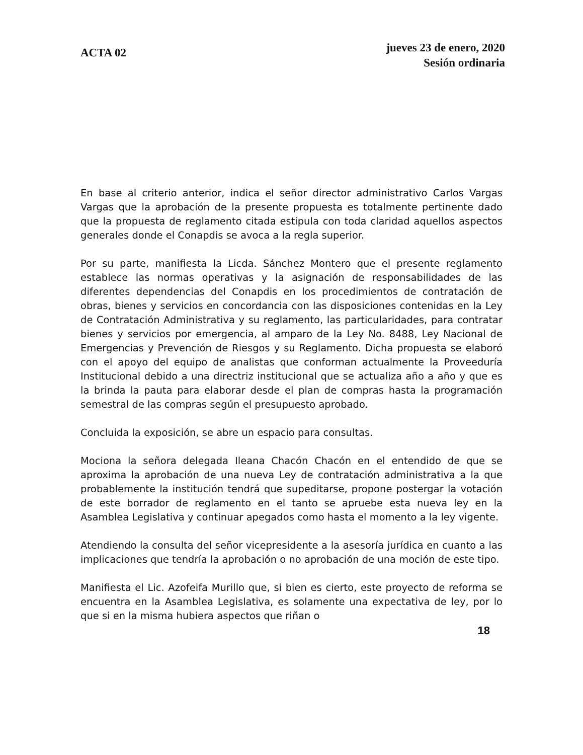ACTA 02
jueves 23 de enero, 2020
Sesión ordinaria
En base al criterio anterior, indica el señor director administrativo Carlos Vargas Vargas que la aprobación de la presente propuesta es totalmente pertinente dado que la propuesta de reglamento citada estipula con toda claridad aquellos aspectos generales donde el Conapdis se avoca a la regla superior.
Por su parte, manifiesta la Licda. Sánchez Montero que el presente reglamento establece las normas operativas y la asignación de responsabilidades de las diferentes dependencias del Conapdis en los procedimientos de contratación de obras, bienes y servicios en concordancia con las disposiciones contenidas en la Ley de Contratación Administrativa y su reglamento, las particularidades, para contratar bienes y servicios por emergencia, al amparo de la Ley No. 8488, Ley Nacional de Emergencias y Prevención de Riesgos y su Reglamento. Dicha propuesta se elaboró con el apoyo del equipo de analistas que conforman actualmente la Proveeduría Institucional debido a una directriz institucional que se actualiza año a año y que es la brinda la pauta para elaborar desde el plan de compras hasta la programación semestral de las compras según el presupuesto aprobado.
Concluida la exposición, se abre un espacio para consultas.
Mociona la señora delegada Ileana Chacón Chacón en el entendido de que se aproxima la aprobación de una nueva Ley de contratación administrativa a la que probablemente la institución tendrá que supeditarse, propone postergar la votación de este borrador de reglamento en el tanto se apruebe esta nueva ley en la Asamblea Legislativa y continuar apegados como hasta el momento a la ley vigente.
Atendiendo la consulta del señor vicepresidente a la asesoría jurídica en cuanto a las implicaciones que tendría la aprobación o no aprobación de una moción de este tipo.
Manifiesta el Lic. Azofeifa Murillo que, si bien es cierto, este proyecto de reforma se encuentra en la Asamblea Legislativa, es solamente una expectativa de ley, por lo que si en la misma hubiera aspectos que riñan o
18